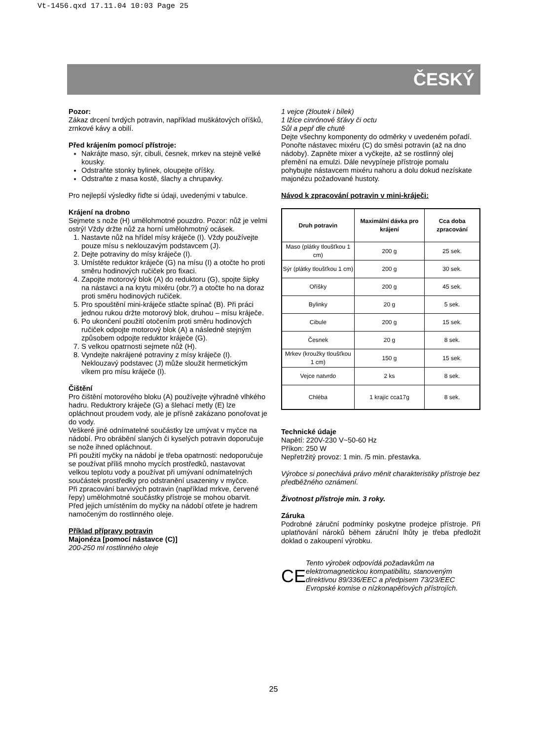Vt-1456.qxd 17.11.04 10:03 Page 25
ČESKÝ
Pozor:
Zákaz drcení tvrdých potravin, například muškátových oříšků, zrnkové kávy a obilí.
Před krájením pomocí přístroje:
Nakrájte maso, sýr, cibuli, česnek, mrkev na stejně velké kousky.
Odstraňte stonky bylinek, oloupejte oříšky.
Odstraňte z masa kostě, šlachy a chrupavky.
Pro nejlepší výsledky řiďte si údaji, uvedenými v tabulce.
Krájení na drobno
Sejmete s nože (H) umělohmotné pouzdro. Pozor: nůž je velmi ostrý! Vždy držte nůž za horní umělohmotný ocásek.
1. Nastavte nůž na hřídel mísy kráječe (I). Vždy používejte pouze mísu s neklouzavým podstavcem (J).
2. Dejte potraviny do mísy kráječe (I).
3. Umístěte reduktor kráječe (G) na mísu (I) a otočte ho proti směru hodinových ručiček pro fixaci.
4. Zapojte motorový blok (A) do reduktoru (G), spojte šipky na nástavci a na krytu mixéru (obr.?) a otočte ho na doraz proti směru hodinových ručiček.
5. Pro spouštění mini-kráječe stlačte spínač (B). Při práci jednou rukou držte motorový blok, druhou – mísu kráječe.
6. Po ukončení použití otočením proti směru hodinových ručiček odpojte motorový blok (A) a následně stejným způsobem odpojte reduktor kráječe (G).
7. S velkou opatrnosti sejmete nůž (H).
8. Vyndejte nakrájené potraviny z mísy kráječe (I). Neklouzavý podstavec (J) může sloužit hermetickým víkem pro mísu kráječe (I).
Čištění
Pro čištění motorového bloku (A) používejte výhradně vlhkého hadru. Reduktrory kráječe (G) a šlehací metly (E) lze opláchnout proudem vody, ale je přísně zakázano ponořovat je do vody.
Veškeré jiné odnímatelné součástky lze umývat v myčce na nádobí. Pro obrábění slaných či kyselých potravin doporučuje se nože ihned opláchnout.
Při použití myčky na nádobí je třeba opatrnosti: nedoporučuje se používat příliš mnoho mycích prostředků, nastavovat velkou teplotu vody a používat při umývaní odnímatelných součástek prostředky pro odstranění usazeniny v myčce.
Při zpracování barvivých potravin (například mrkve, červené řepy) umělohmotné součástky přístroje se mohou obarvit. Před jejich umístěním do myčky na nádobí otřete je hadrem namočeným do rostlinného oleje.
Příklad přípravy potravin
Majonéza [pomocí nástavce (C)]
200-250 ml rostlinného oleje
1 vejce (žloutek i bílek)
1 lžíce cinrónové šťávy či octu
Sůl a pepř dle chutě
Dejte všechny komponenty do odměrky v uvedeném pořadí. Ponořte nástavec mixéru (C) do směsi potravin (až na dno nádoby). Zapněte mixer a vyčkejte, až se rostlinný olej přemění na emulzi. Dále nevypíneje přístroje pomalu pohybujte nástavcem mixéru nahoru a dolu dokud nezískate majonézu požadované hustoty.
Návod k zpracování potravin v mini-kráječi:
| Druh potravin | Maximální dávka pro krájení | Cca doba zpracování |
| --- | --- | --- |
| Maso (plátky tloušťkou 1 cm) | 200 g | 25 sek. |
| Sýr (plátky tloušťkou 1 cm) | 200 g | 30 sek. |
| Oříšky | 200 g | 45 sek. |
| Bylinky | 20 g | 5 sek. |
| Cibule | 200 g | 15 sek. |
| Česnek | 20 g | 8 sek. |
| Mrkev (kroužky tloušťkou 1 cm) | 150 g | 15 sek. |
| Vejce natvrdo | 2 ks | 8 sek. |
| Chléba | 1 krajíc cca17g | 8 sek. |
Technické údaje
Napětí: 220V-230 V~50-60 Hz
Příkon: 250 W
Nepřetržitý provoz: 1 min. /5 min. přestavka.
Výrobce si ponechává právo měnit charakteristiky přístroje bez předběžného oznámení.
Životnost přístroje min. 3 roky.
Záruka
Podrobné záruční podmínky poskytne prodejce přístroje. Při uplatňování nároků během záruční lhůty je třeba předložit doklad o zakoupení výrobku.
CE
Tento výrobek odpovídá požadavkům na elektromagnetickou kompatibilitu, stanoveným direktivou 89/336/EEC a předpisem 73/23/EEC Evropské komise o nízkonapěťových přístrojích.
25